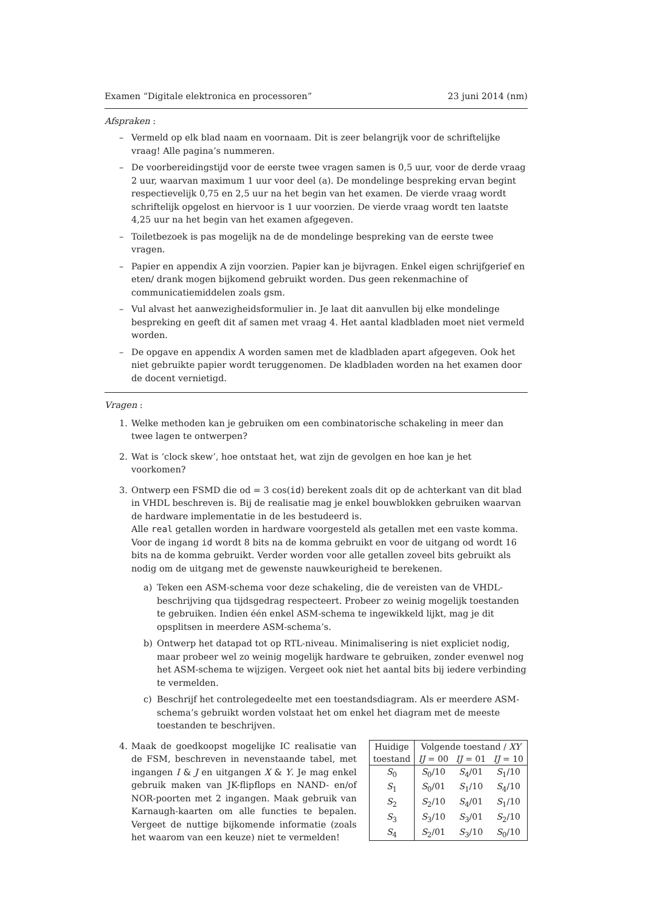Examen “Digitale elektronica en processoren” 23 juni 2014 (nm)
Afspraken :
– Vermeld op elk blad naam en voornaam. Dit is zeer belangrijk voor de schriftelijke vraag! Alle pagina’s nummeren.
– De voorbereidingstijd voor de eerste twee vragen samen is 0,5 uur, voor de derde vraag 2 uur, waarvan maximum 1 uur voor deel (a). De mondelinge bespreking ervan begint respectievelijk 0,75 en 2,5 uur na het begin van het examen. De vierde vraag wordt schriftelijk opgelost en hiervoor is 1 uur voorzien. De vierde vraag wordt ten laatste 4,25 uur na het begin van het examen afgegeven.
– Toiletbezoek is pas mogelijk na de de mondelinge bespreking van de eerste twee vragen.
– Papier en appendix A zijn voorzien. Papier kan je bijvragen. Enkel eigen schrijfgerief en eten/ drank mogen bijkomend gebruikt worden. Dus geen rekenmachine of communicatiemiddelen zoals gsm.
– Vul alvast het aanwezigheidsformulier in. Je laat dit aanvullen bij elke mondelinge bespreking en geeft dit af samen met vraag 4. Het aantal kladbladen moet niet vermeld worden.
– De opgave en appendix A worden samen met de kladbladen apart afgegeven. Ook het niet gebruikte papier wordt teruggenomen. De kladbladen worden na het examen door de docent vernietigd.
Vragen :
1. Welke methoden kan je gebruiken om een combinatorische schakeling in meer dan twee lagen te ontwerpen?
2. Wat is ‘clock skew’, hoe ontstaat het, wat zijn de gevolgen en hoe kan je het voorkomen?
3. Ontwerp een FSMD die od = 3 cos(id) berekent zoals dit op de achterkant van dit blad in VHDL beschreven is. Bij de realisatie mag je enkel bouwblokken gebruiken waarvan de hardware implementatie in de les bestudeerd is.
Alle real getallen worden in hardware voorgesteld als getallen met een vaste komma. Voor de ingang id wordt 8 bits na de komma gebruikt en voor de uitgang od wordt 16 bits na de komma gebruikt. Verder worden voor alle getallen zoveel bits gebruikt als nodig om de uitgang met de gewenste nauwkeurigheid te berekenen.
a) Teken een ASM-schema voor deze schakeling, die de vereisten van de VHDL-beschrijving qua tijdsgedrag respecteert. Probeer zo weinig mogelijk toestanden te gebruiken. Indien één enkel ASM-schema te ingewikkeld lijkt, mag je dit opsplitsen in meerdere ASM-schema’s.
b) Ontwerp het datapad tot op RTL-niveau. Minimalisering is niet expliciet nodig, maar probeer wel zo weinig mogelijk hardware te gebruiken, zonder evenwel nog het ASM-schema te wijzigen. Vergeet ook niet het aantal bits bij iedere verbinding te vermelden.
c) Beschrijf het controlegedeelte met een toestandsdiagram. Als er meerdere ASM-schema’s gebruikt worden volstaat het om enkel het diagram met de meeste toestanden te beschrijven.
4.
Maak de goedkoopst mogelijke IC realisatie van de FSM, beschreven in nevenstaande tabel, met ingangen I & J en uitgangen X & Y. Je mag enkel gebruik maken van JK-flipflops en NAND- en/of NOR-poorten met 2 ingangen. Maak gebruik van Karnaugh-kaarten om alle functies te bepalen. Vergeet de nuttige bijkomende informatie (zoals het waarom van een keuze) niet te vermelden!
| Huidige toestand | Volgende toestand / XY | | |
| --- | --- | --- | --- |
| | IJ = 00 | IJ = 01 | IJ = 10 |
| S<sub>0</sub> | S<sub>0</sub>/10 | S<sub>4</sub>/01 | S<sub>1</sub>/10 |
| S<sub>1</sub> | S<sub>0</sub>/01 | S<sub>1</sub>/10 | S<sub>4</sub>/10 |
| S<sub>2</sub> | S<sub>2</sub>/10 | S<sub>4</sub>/01 | S<sub>1</sub>/10 |
| S<sub>3</sub> | S<sub>3</sub>/10 | S<sub>3</sub>/01 | S<sub>2</sub>/10 |
| S<sub>4</sub> | S<sub>2</sub>/01 | S<sub>3</sub>/10 | S<sub>0</sub>/10 |